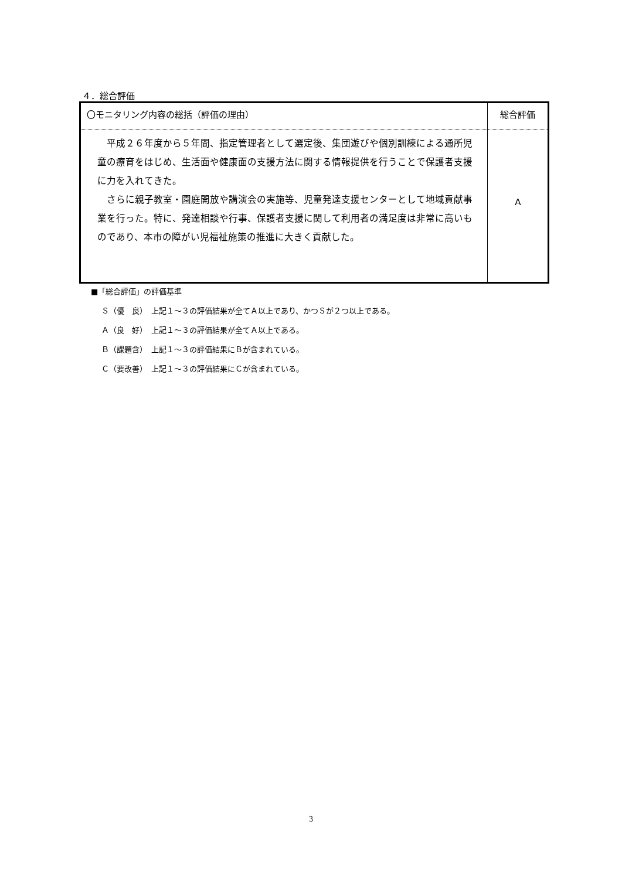４．総合評価
| 〇モニタリング内容の総括（評価の理由） | 総合評価 |
| 平成２６年度から５年間、指定管理者として選定後、集団遊びや個別訓練による通所児童の療育をはじめ、生活面や健康面の支援方法に関する情報提供を行うことで保護者支援に力を入れてきた。 さらに親子教室・園庭開放や講演会の実施等、児童発達支援センターとして地域貢献事業を行った。特に、発達相談や行事、保護者支援に関して利用者の満足度は非常に高いものであり、本市の障がい児福祉施策の推進に大きく貢献した。 | Ａ |
■「総合評価」の評価基準
Ｓ（優　良）　上記１～３の評価結果が全てＡ以上であり、かつＳが２つ以上である。
Ａ（良　好）　上記１～３の評価結果が全てＡ以上である。
Ｂ（課題含）　上記１～３の評価結果にＢが含まれている。
Ｃ（要改善）　上記１～３の評価結果にＣが含まれている。
3